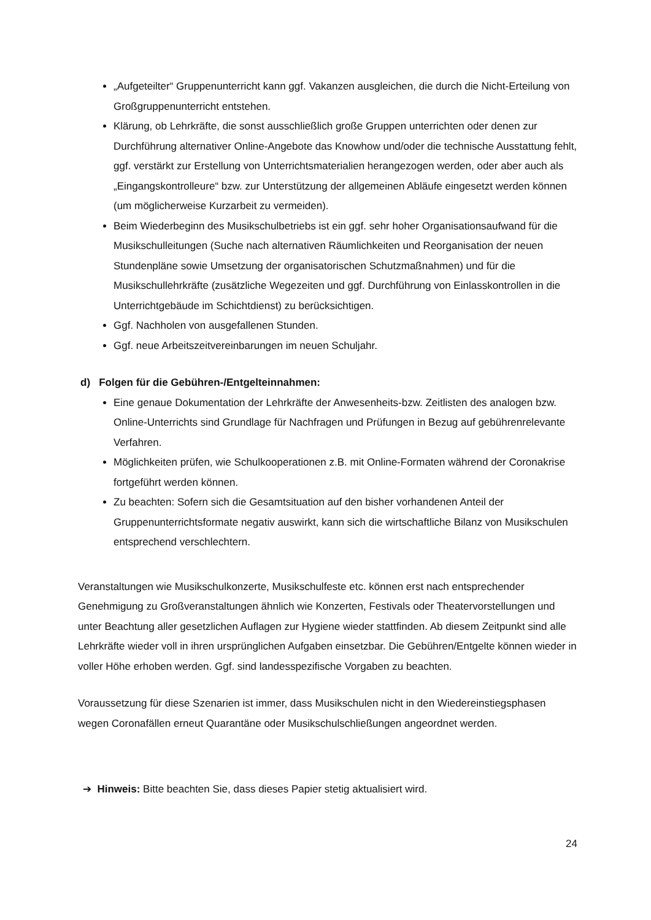„Aufgeteilter“ Gruppenunterricht kann ggf. Vakanzen ausgleichen, die durch die Nicht-Erteilung von Großgruppenunterricht entstehen.
Klärung, ob Lehrkräfte, die sonst ausschließlich große Gruppen unterrichten oder denen zur Durchführung alternativer Online-Angebote das Knowhow und/oder die technische Ausstattung fehlt, ggf. verstärkt zur Erstellung von Unterrichtsmaterialien herangezogen werden, oder aber auch als „Eingangskontrolleure“ bzw. zur Unterstützung der allgemeinen Abläufe eingesetzt werden können (um möglicherweise Kurzarbeit zu vermeiden).
Beim Wiederbeginn des Musikschulbetriebs ist ein ggf. sehr hoher Organisationsaufwand für die Musikschulleitungen (Suche nach alternativen Räumlichkeiten und Reorganisation der neuen Stundenpläne sowie Umsetzung der organisatorischen Schutzmaßnahmen) und für die Musikschullehrkräfte (zusätzliche Wegezeiten und ggf. Durchführung von Einlasskontrollen in die Unterrichtgebäude im Schichtdienst) zu berücksichtigen.
Ggf. Nachholen von ausgefallenen Stunden.
Ggf. neue Arbeitszeitvereinbarungen im neuen Schuljahr.
d) Folgen für die Gebühren-/Entgelteinnahmen:
Eine genaue Dokumentation der Lehrkräfte der Anwesenheits-bzw. Zeitlisten des analogen bzw. Online-Unterrichts sind Grundlage für Nachfragen und Prüfungen in Bezug auf gebührenrelevante Verfahren.
Möglichkeiten prüfen, wie Schulkooperationen z.B. mit Online-Formaten während der Coronakrise fortgeführt werden können.
Zu beachten: Sofern sich die Gesamtsituation auf den bisher vorhandenen Anteil der Gruppenunterrichtsformate negativ auswirkt, kann sich die wirtschaftliche Bilanz von Musikschulen entsprechend verschlechtern.
Veranstaltungen wie Musikschulkonzerte, Musikschulfeste etc. können erst nach entsprechender Genehmigung zu Großveranstaltungen ähnlich wie Konzerten, Festivals oder Theatervorstellungen und unter Beachtung aller gesetzlichen Auflagen zur Hygiene wieder stattfinden. Ab diesem Zeitpunkt sind alle Lehrkräfte wieder voll in ihren ursprünglichen Aufgaben einsetzbar. Die Gebühren/Entgelte können wieder in voller Höhe erhoben werden. Ggf. sind landesspezifische Vorgaben zu beachten.
Voraussetzung für diese Szenarien ist immer, dass Musikschulen nicht in den Wiedereinstiegsphasen wegen Coronafällen erneut Quarantäne oder Musikschulschließungen angeordnet werden.
➔ Hinweis: Bitte beachten Sie, dass dieses Papier stetig aktualisiert wird.
24